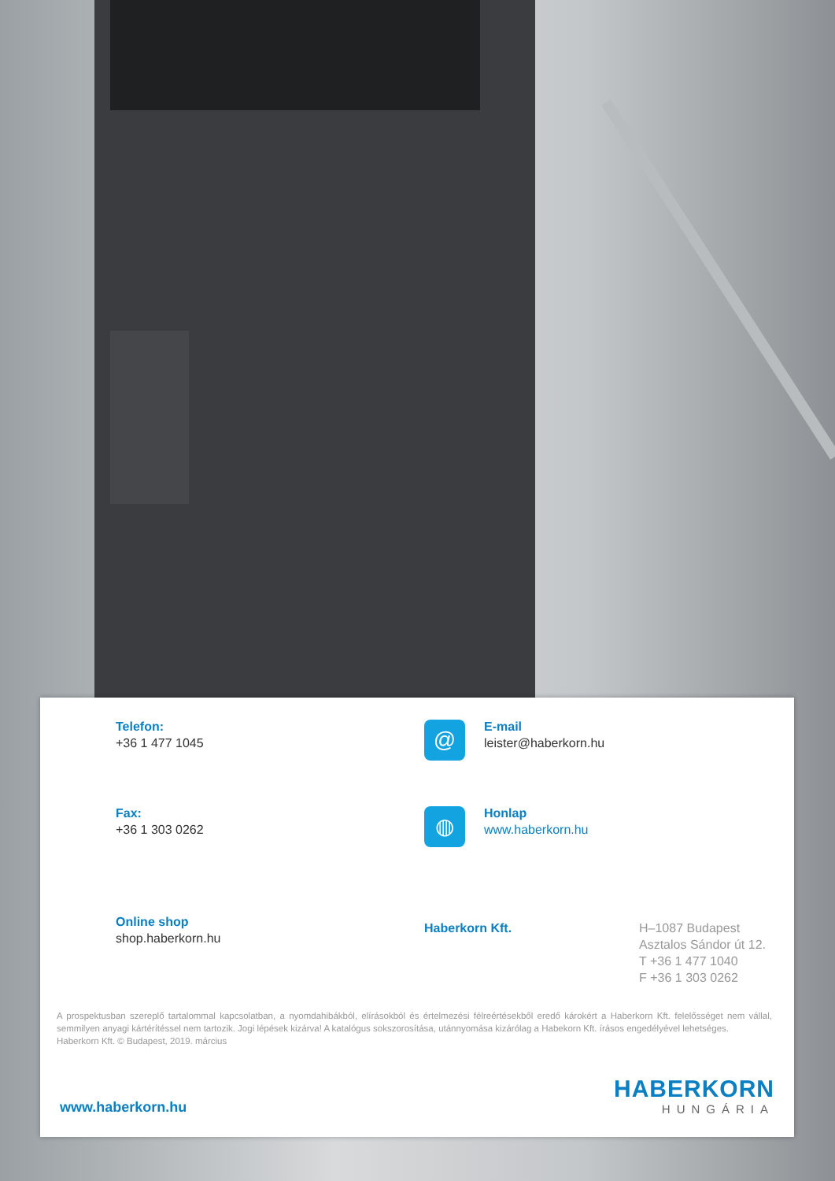Telefon:
+36 1 477 1045
@
E-mail
leister@haberkorn.hu
Fax:
+36 1 303 0262
◍
Honlap
www.haberkorn.hu
Online shop
shop.haberkorn.hu
Haberkorn Kft.
H–1087 Budapest
Asztalos Sándor út 12.
T +36 1 477 1040
F +36 1 303 0262
A prospektusban szereplő tartalommal kapcsolatban, a nyomdahibákból, elírásokból és értelmezési félreértésekből eredő károkért a Haberkorn Kft. felelősséget nem vállal, semmilyen anyagi kártérítéssel nem tartozik. Jogi lépések kizárva! A katalógus sokszorosítása, utánnyomása kizárólag a Habekorn Kft. írásos engedélyével lehetséges.
Haberkorn Kft. © Budapest, 2019. március
www.haberkorn.hu
HABERKORN
HUNGÁRIA